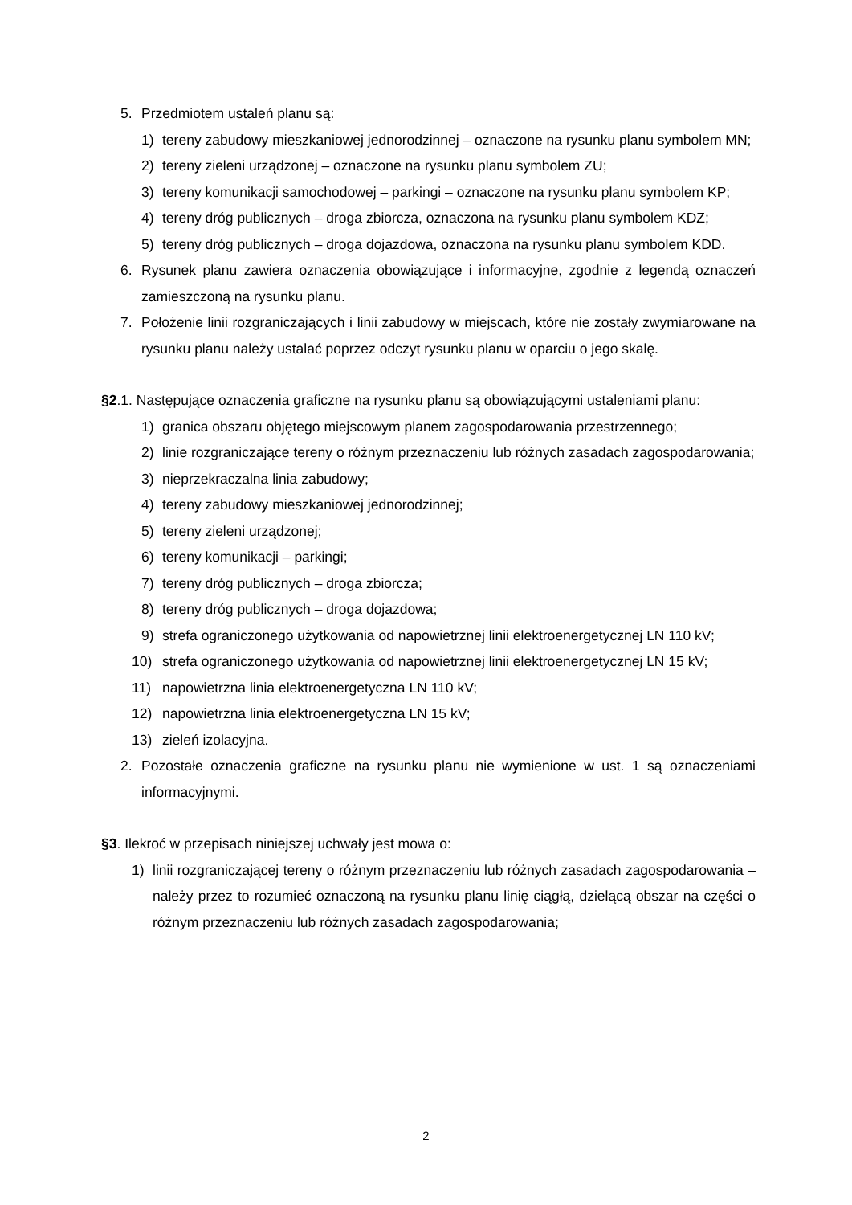5. Przedmiotem ustaleń planu są:
1) tereny zabudowy mieszkaniowej jednorodzinnej – oznaczone na rysunku planu symbolem MN;
2) tereny zieleni urządzonej – oznaczone na rysunku planu symbolem ZU;
3) tereny komunikacji samochodowej – parkingi – oznaczone na rysunku planu symbolem KP;
4) tereny dróg publicznych – droga zbiorcza, oznaczona na rysunku planu symbolem KDZ;
5) tereny dróg publicznych – droga dojazdowa, oznaczona na rysunku planu symbolem KDD.
6. Rysunek planu zawiera oznaczenia obowiązujące i informacyjne, zgodnie z legendą oznaczeń zamieszczoną na rysunku planu.
7. Położenie linii rozgraniczających i linii zabudowy w miejscach, które nie zostały zwymiarowane na rysunku planu należy ustalać poprzez odczyt rysunku planu w oparciu o jego skalę.
§2.1. Następujące oznaczenia graficzne na rysunku planu są obowiązującymi ustaleniami planu:
1) granica obszaru objętego miejscowym planem zagospodarowania przestrzennego;
2) linie rozgraniczające tereny o różnym przeznaczeniu lub różnych zasadach zagospodarowania;
3) nieprzekraczalna linia zabudowy;
4) tereny zabudowy mieszkaniowej jednorodzinnej;
5) tereny zieleni urządzonej;
6) tereny komunikacji – parkingi;
7) tereny dróg publicznych – droga zbiorcza;
8) tereny dróg publicznych – droga dojazdowa;
9) strefa ograniczonego użytkowania od napowietrznej linii elektroenergetycznej LN 110 kV;
10) strefa ograniczonego użytkowania od napowietrznej linii elektroenergetycznej LN 15 kV;
11) napowietrzna linia elektroenergetyczna LN 110 kV;
12) napowietrzna linia elektroenergetyczna LN 15 kV;
13) zieleń izolacyjna.
2. Pozostałe oznaczenia graficzne na rysunku planu nie wymienione w ust. 1 są oznaczeniami informacyjnymi.
§3. Ilekroć w przepisach niniejszej uchwały jest mowa o:
1) linii rozgraniczającej tereny o różnym przeznaczeniu lub różnych zasadach zagospodarowania – należy przez to rozumieć oznaczoną na rysunku planu linię ciągłą, dzielącą obszar na części o różnym przeznaczeniu lub różnych zasadach zagospodarowania;
2